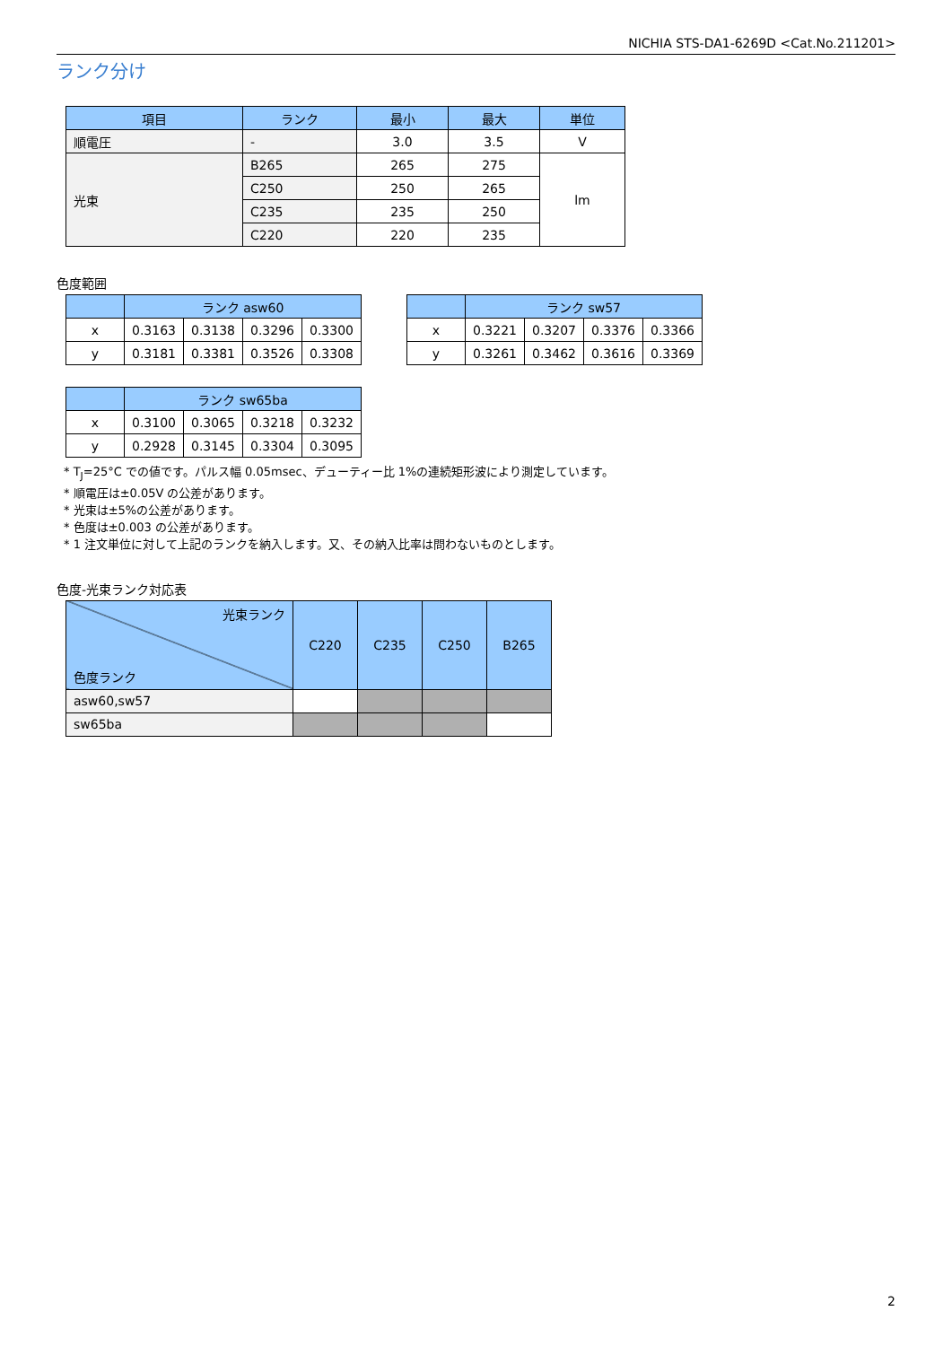NICHIA STS-DA1-6269D <Cat.No.211201>
ランク分け
| 項目 | ランク | 最小 | 最大 | 単位 |
| --- | --- | --- | --- | --- |
| 順電圧 | - | 3.0 | 3.5 | V |
| 光束 | B265 | 265 | 275 | lm |
| | C250 | 250 | 265 | |
| | C235 | 235 | 250 | |
| | C220 | 220 | 235 | |
色度範囲
| | ランク asw60 | | | |
| --- | --- | --- | --- | --- |
| x | 0.3163 | 0.3138 | 0.3296 | 0.3300 |
| y | 0.3181 | 0.3381 | 0.3526 | 0.3308 |
| | ランク sw57 | | | |
| --- | --- | --- | --- | --- |
| x | 0.3221 | 0.3207 | 0.3376 | 0.3366 |
| y | 0.3261 | 0.3462 | 0.3616 | 0.3369 |
| | ランク sw65ba | | | |
| --- | --- | --- | --- | --- |
| x | 0.3100 | 0.3065 | 0.3218 | 0.3232 |
| y | 0.2928 | 0.3145 | 0.3304 | 0.3095 |
* T<sub>J</sub>=25°C での値です。パルス幅 0.05msec、デューティー比 1%の連続矩形波により測定しています。
* 順電圧は±0.05V の公差があります。
* 光束は±5%の公差があります。
* 色度は±0.003 の公差があります。
* 1 注文単位に対して上記のランクを納入します。又、その納入比率は問わないものとします。
色度-光束ランク対応表
| 光束ランク 色度ランク | C220 | C235 | C250 | B265 |
| --- | --- | --- | --- | --- |
| asw60,sw57 | | | | |
| sw65ba | | | | |
2